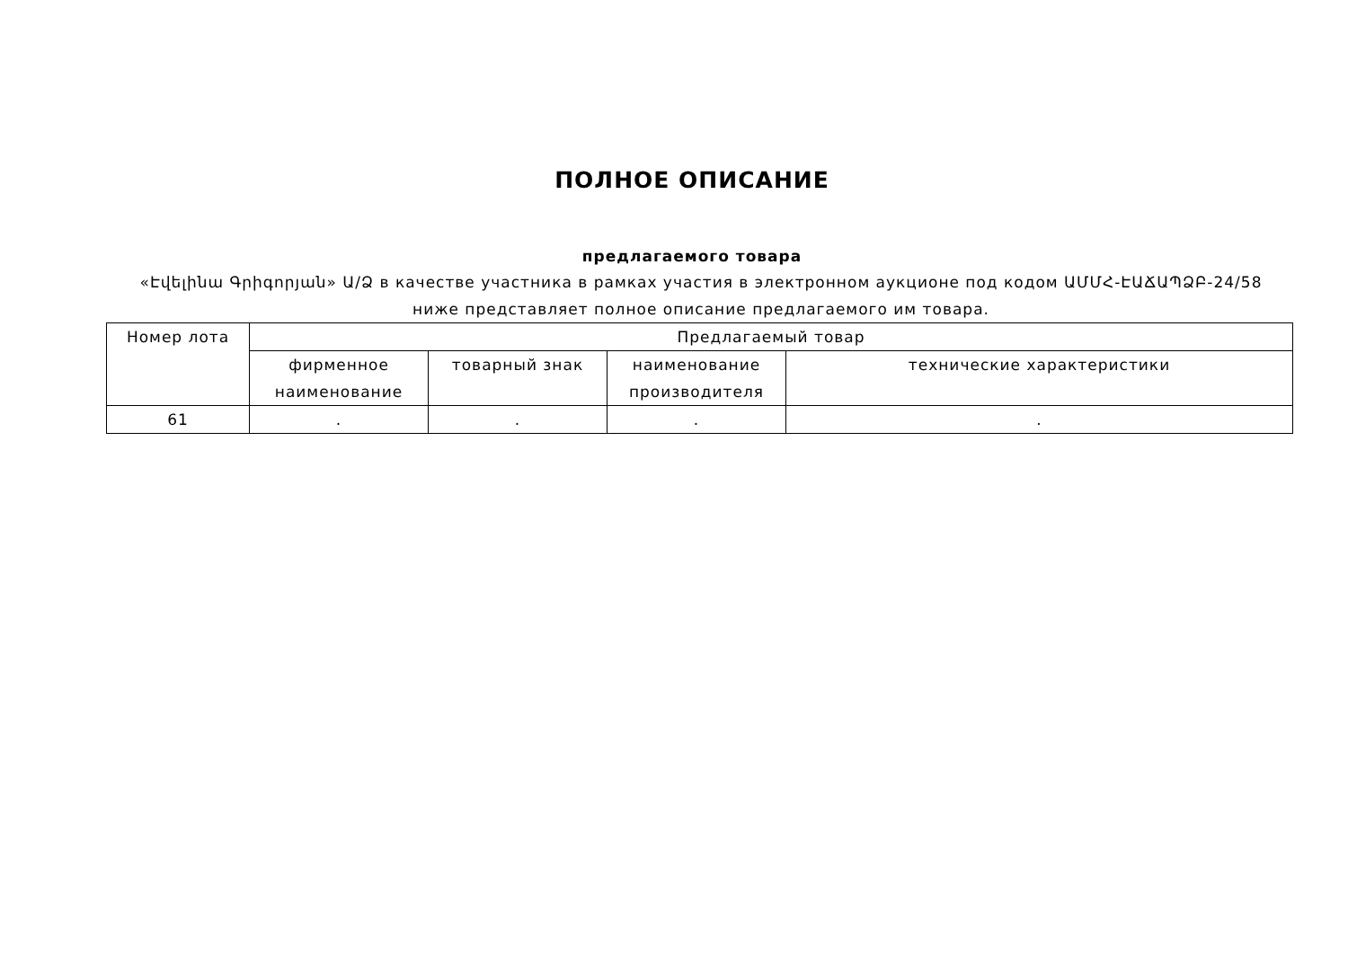ПОЛНОЕ ОПИСАНИЕ
предлагаемого товара
«Էվելինա Գրիգորյան» Ա/Ձ в качестве участника в рамках участия в электронном аукционе под кодом ԱՄՄՀ-ԷԱՃԱՊՁԲ-24/58 ниже представляет полное описание предлагаемого им товара.
| Номер лота | Предлагаемый товар | | | |
| --- | --- | --- | --- | --- |
| | фирменное наименование | товарный знак | наименование производителя | технические характеристики |
| 61 | . | . | . | . |